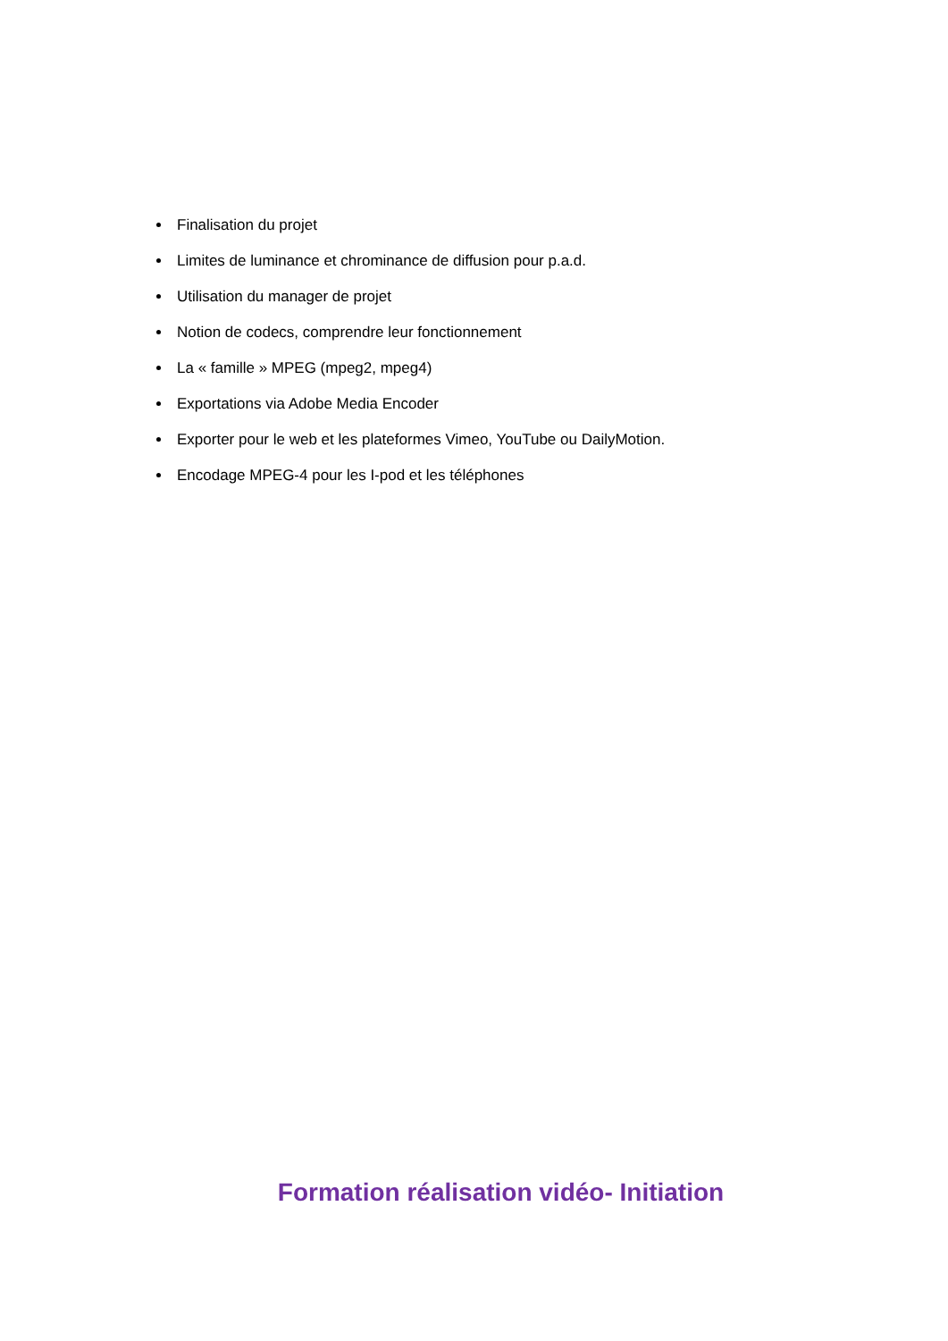Finalisation du projet
Limites de luminance et chrominance de diffusion pour p.a.d.
Utilisation du manager de projet
Notion de codecs, comprendre leur fonctionnement
La « famille » MPEG (mpeg2, mpeg4)
Exportations via Adobe Media Encoder
Exporter pour le web et les plateformes Vimeo, YouTube ou DailyMotion.
Encodage MPEG-4 pour les I-pod et les téléphones
Formation réalisation vidéo- Initiation